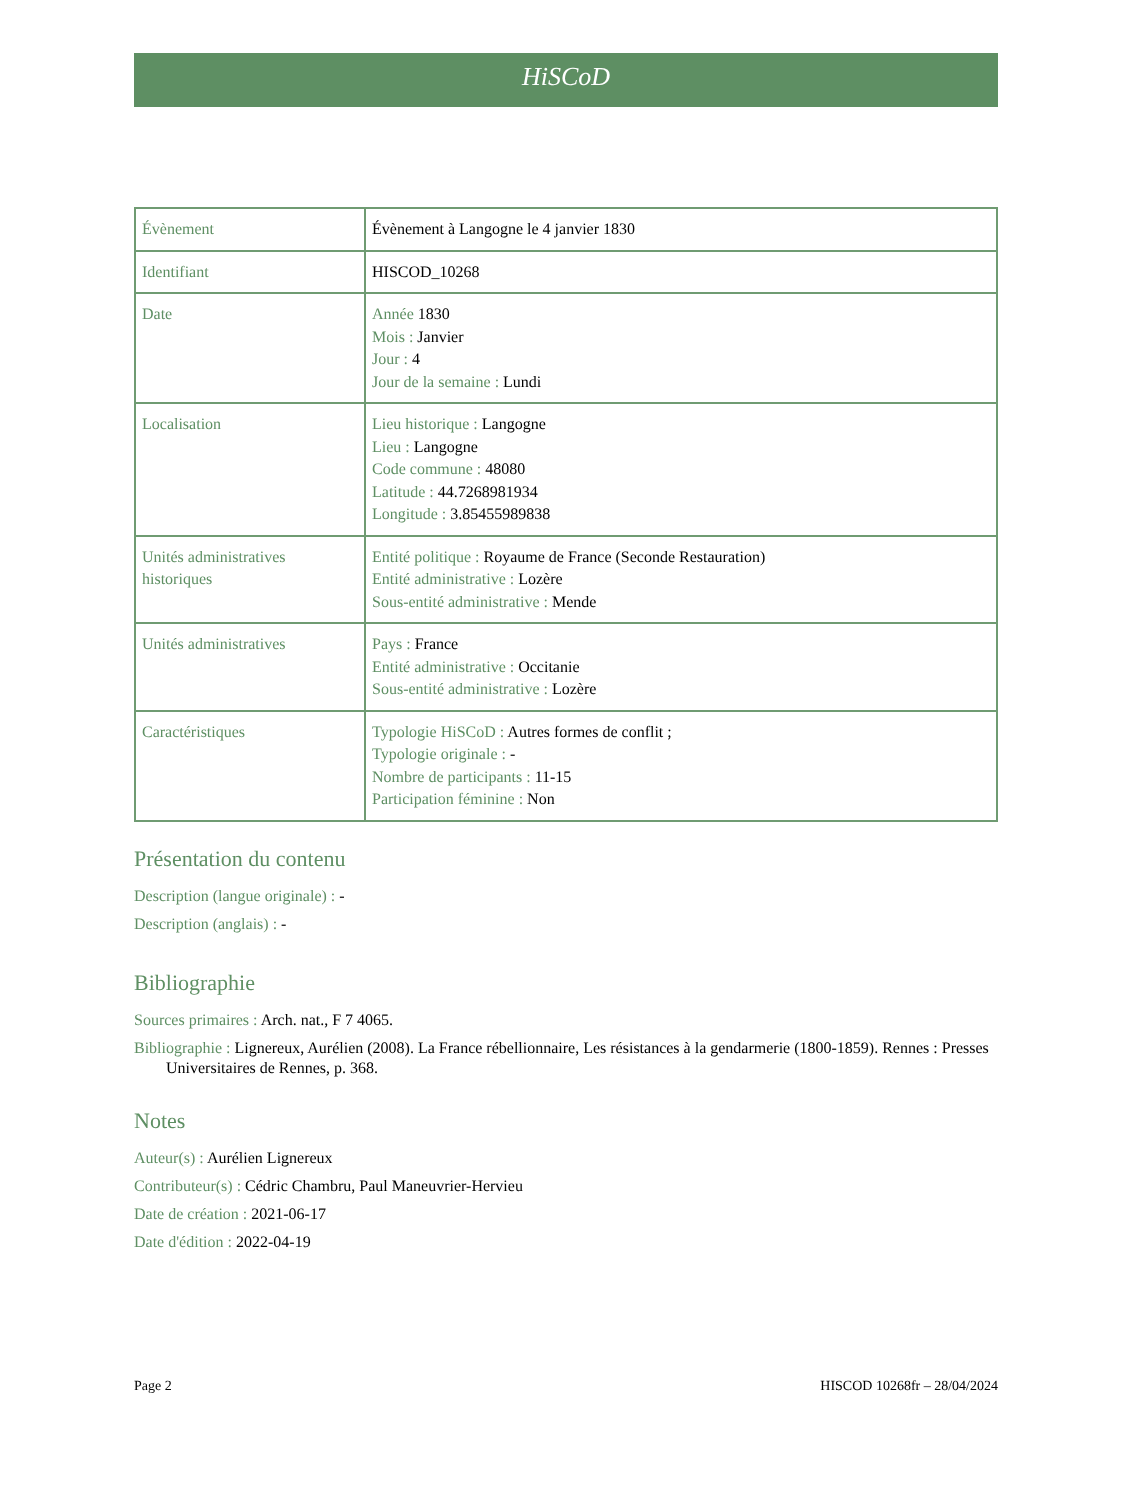HiSCoD
| Évènement | Évènement à Langogne le 4 janvier 1830 |
| Identifiant | HISCOD_10268 |
| Date | Année 1830 Mois : Janvier Jour : 4 Jour de la semaine : Lundi |
| Localisation | Lieu historique : Langogne Lieu : Langogne Code commune : 48080 Latitude : 44.7268981934 Longitude : 3.85455989838 |
| Unités administratives historiques | Entité politique : Royaume de France (Seconde Restauration) Entité administrative : Lozère Sous-entité administrative : Mende |
| Unités administratives | Pays : France Entité administrative : Occitanie Sous-entité administrative : Lozère |
| Caractéristiques | Typologie HiSCoD : Autres formes de conflit ; Typologie originale : - Nombre de participants : 11-15 Participation féminine : Non |
Présentation du contenu
Description (langue originale) : -
Description (anglais) : -
Bibliographie
Sources primaires : Arch. nat., F 7 4065.
Bibliographie : Lignereux, Aurélien (2008). La France rébellionnaire, Les résistances à la gendarmerie (1800-1859). Rennes : Presses Universitaires de Rennes, p. 368.
Notes
Auteur(s) : Aurélien Lignereux
Contributeur(s) : Cédric Chambru, Paul Maneuvrier-Hervieu
Date de création : 2021-06-17
Date d'édition : 2022-04-19
Page 2 HISCOD 10268fr – 28/04/2024